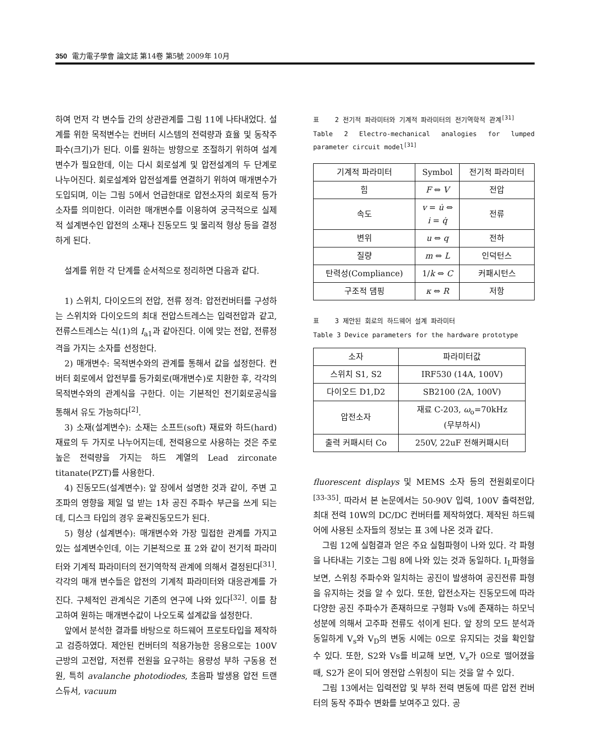350 電力電子學會 論文誌 第14卷 第5號 2009年 10月
하여 먼저 각 변수들 간의 상관관계를 그림 11에 나타내었다. 설계를 위한 목적변수는 컨버터 시스템의 전력량과 효율 및 동작주파수(크기)가 된다. 이를 원하는 방향으로 조절하기 위하여 설계변수가 필요한데, 이는 다시 회로설계 및 압전설계의 두 단계로 나누어진다. 회로설계와 압전설계를 연결하기 위하여 매개변수가 도입되며, 이는 그림 5에서 언급한대로 압전소자의 회로적 등가소자를 의미한다. 이러한 매개변수를 이용하여 궁극적으로 실제적 설계변수인 압전의 소재나 진동모드 및 물리적 형상 등을 결정하게 된다.
설계를 위한 각 단계를 순서적으로 정리하면 다음과 같다.
1) 스위치, 다이오드의 전압, 전류 정격: 압전컨버터를 구성하는 스위치와 다이오드의 최대 전압스트레스는 입력전압과 같고, 전류스트레스는 식(1)의 I<sub>a1</sub>과 같아진다. 이에 맞는 전압, 전류정격을 가지는 소자를 선정한다.
2) 매개변수: 목적변수와의 관계를 통해서 값을 설정한다. 컨버터 회로에서 압전부를 등가회로(매개변수)로 치환한 후, 각각의 목적변수와의 관계식을 구한다. 이는 기본적인 전기회로공식을 통해서 유도 가능하다<sup>[2]</sup>.
3) 소재(설계변수): 소재는 소프트(soft) 재료와 하드(hard) 재료의 두 가지로 나누어지는데, 전력용으로 사용하는 것은 주로 높은 전력량을 가지는 하드 계열의 Lead zirconate titanate(PZT)를 사용한다.
4) 진동모드(설계변수): 앞 장에서 설명한 것과 같이, 주변 고조파의 영향을 제일 덜 받는 1차 공진 주파수 부근을 쓰게 되는데, 디스크 타입의 경우 윤곽진동모드가 된다.
5) 형상 (설계변수): 매개변수와 가장 밀접한 관계를 가지고 있는 설계변수인데, 이는 기본적으로 표 2와 같이 전기적 파라미터와 기계적 파라미터의 전기역학적 관계에 의해서 결정된다<sup>[31]</sup>. 각각의 매개 변수들은 압전의 기계적 파라미터와 대응관계를 가진다. 구체적인 관계식은 기존의 연구에 나와 있다<sup>[32]</sup>. 이를 참고하여 원하는 매개변수값이 나오도록 설계값을 설정한다.
앞에서 분석한 결과를 바탕으로 하드웨어 프로토타입을 제작하고 검증하였다. 제안된 컨버터의 적용가능한 응용으로는 100V 근방의 고전압, 저전류 전원을 요구하는 용량성 부하 구동용 전원, 특히 avalanche photodiodes, 초음파 발생용 압전 트랜스듀서, vacuum
표 2 전기적 파라미터와 기계적 파라미터의 전기역학적 관계<sup>[31]</sup>
Table 2 Electro-mechanical analogies for lumped parameter circuit model<sup>[31]</sup>
| 기계적 파라미터 | Symbol | 전기적 파라미터 |
| --- | --- | --- |
| 힘 | F ⇔ V | 전압 |
| 속도 | v = u̇ ⇔ i = q̇ | 전류 |
| 변위 | u ⇔ q | 전하 |
| 질량 | m ⇔ L | 인덕턴스 |
| 탄력성(Compliance) | 1/ k ⇔ C | 커패시턴스 |
| 구조적 댐핑 | κ ⇔ R | 저항 |
표 3 제안된 회로의 하드웨어 설계 파라미터
Table 3 Device parameters for the hardware prototype
| 소자 | 파라미터값 |
| --- | --- |
| 스위치 S1, S2 | IRF530 (14A, 100V) |
| 다이오드 D1,D2 | SB2100 (2A, 100V) |
| 압전소자 | 재료 C-203, ω<sub>o</sub>=70kHz (무부하시) |
| 출력 커패시터 Co | 250V, 22uF 전해커패시터 |
fluorescent displays 및 MEMS 소자 등의 전원회로이다<sup>[33-35]</sup>. 따라서 본 논문에서는 50-90V 입력, 100V 출력전압, 최대 전력 10W의 DC/DC 컨버터를 제작하였다. 제작된 하드웨어에 사용된 소자들의 정보는 표 3에 나온 것과 같다.
그림 12에 실험결과 얻은 주요 실험파형이 나와 있다. 각 파형을 나타내는 기호는 그림 8에 나와 있는 것과 동일하다. I<sub>L</sub>파형을 보면, 스위칭 주파수와 일치하는 공진이 발생하여 공진전류 파형을 유지하는 것을 알 수 있다. 또한, 압전소자는 진동모드에 따라 다양한 공진 주파수가 존재하므로 구형파 Vs에 존재하는 하모닉 성분에 의해서 고주파 전류도 섞이게 된다. 앞 장의 모드 분석과 동일하게 V<sub>s</sub>와 V<sub>D</sub>의 변동 시에는 0으로 유지되는 것을 확인할 수 있다. 또한, S2와 Vs를 비교해 보면, V<sub>s</sub>가 0으로 떨어졌을 때, S2가 온이 되어 영전압 스위칭이 되는 것을 알 수 있다.
그림 13에서는 입력전압 및 부하 전력 변동에 따른 압전 컨버터의 동작 주파수 변화를 보여주고 있다. 공